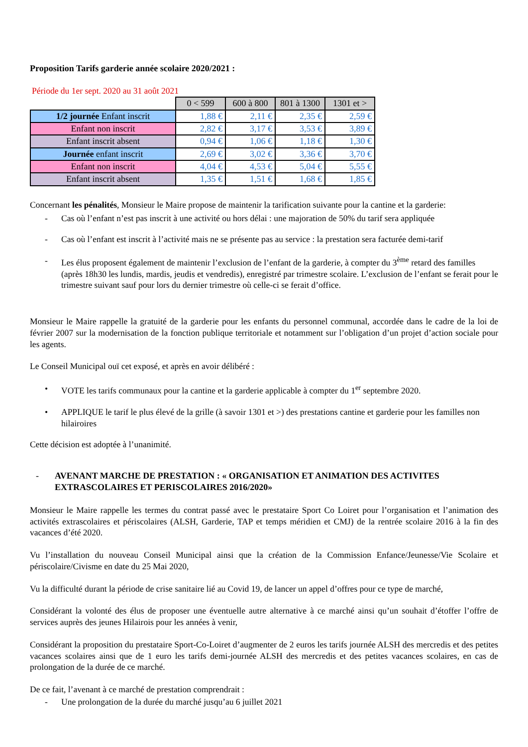Proposition Tarifs garderie année scolaire 2020/2021 :
Période du 1er sept. 2020 au 31 août 2021
| | 0 < 599 | 600 à 800 | 801 à 1300 | 1301 et > |
| 1/2 journée Enfant inscrit | 1,88 € | 2,11 € | 2,35 € | 2,59 € |
| Enfant non inscrit | 2,82 € | 3,17 € | 3,53 € | 3,89 € |
| Enfant inscrit absent | 0,94 € | 1,06 € | 1,18 € | 1,30 € |
| Journée enfant inscrit | 2,69 € | 3,02 € | 3,36 € | 3,70 € |
| Enfant non inscrit | 4,04 € | 4,53 € | 5,04 € | 5,55 € |
| Enfant inscrit absent | 1,35 € | 1,51 € | 1,68 € | 1,85 € |
Concernant les pénalités, Monsieur le Maire propose de maintenir la tarification suivante pour la cantine et la garderie:
- Cas où l’enfant n’est pas inscrit à une activité ou hors délai : une majoration de 50% du tarif sera appliquée
- Cas où l’enfant est inscrit à l’activité mais ne se présente pas au service : la prestation sera facturée demi-tarif
- Les élus proposent également de maintenir l’exclusion de l’enfant de la garderie, à compter du 3<sup>ème</sup> retard des familles (après 18h30 les lundis, mardis, jeudis et vendredis), enregistré par trimestre scolaire. L’exclusion de l’enfant se ferait pour le trimestre suivant sauf pour lors du dernier trimestre où celle-ci se ferait d’office.
Monsieur le Maire rappelle la gratuité de la garderie pour les enfants du personnel communal, accordée dans le cadre de la loi de février 2007 sur la modernisation de la fonction publique territoriale et notamment sur l’obligation d’un projet d’action sociale pour les agents.
Le Conseil Municipal ouï cet exposé, et après en avoir délibéré :
• VOTE les tarifs communaux pour la cantine et la garderie applicable à compter du 1<sup>er</sup> septembre 2020.
• APPLIQUE le tarif le plus élevé de la grille (à savoir 1301 et >) des prestations cantine et garderie pour les familles non hilairoires
Cette décision est adoptée à l’unanimité.
- AVENANT MARCHE DE PRESTATION : « ORGANISATION ET ANIMATION DES ACTIVITES EXTRASCOLAIRES ET PERISCOLAIRES 2016/2020»
Monsieur le Maire rappelle les termes du contrat passé avec le prestataire Sport Co Loiret pour l’organisation et l’animation des activités extrascolaires et périscolaires (ALSH, Garderie, TAP et temps méridien et CMJ) de la rentrée scolaire 2016 à la fin des vacances d’été 2020.
Vu l’installation du nouveau Conseil Municipal ainsi que la création de la Commission Enfance/Jeunesse/Vie Scolaire et périscolaire/Civisme en date du 25 Mai 2020,
Vu la difficulté durant la période de crise sanitaire lié au Covid 19, de lancer un appel d’offres pour ce type de marché,
Considérant la volonté des élus de proposer une éventuelle autre alternative à ce marché ainsi qu’un souhait d’étoffer l’offre de services auprès des jeunes Hilairois pour les années à venir,
Considérant la proposition du prestataire Sport-Co-Loiret d’augmenter de 2 euros les tarifs journée ALSH des mercredis et des petites vacances scolaires ainsi que de 1 euro les tarifs demi-journée ALSH des mercredis et des petites vacances scolaires, en cas de prolongation de la durée de ce marché.
De ce fait, l’avenant à ce marché de prestation comprendrait :
- Une prolongation de la durée du marché jusqu’au 6 juillet 2021